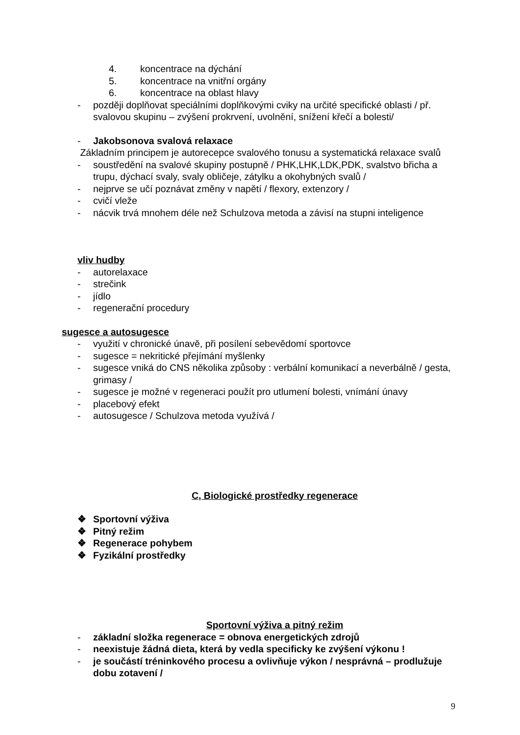4. koncentrace na dýchání
5. koncentrace na vnitřní orgány
6. koncentrace na oblast hlavy
- později doplňovat speciálními doplňkovými cviky na určité specifické oblasti / př. svalovou skupinu – zvýšení prokrvení, uvolnění, snížení křečí a bolesti/
- Jakobsonova svalová relaxace
Základním principem je autorecepce svalového tonusu a systematická relaxace svalů
- soustředění na svalové skupiny postupně / PHK,LHK,LDK,PDK, svalstvo břicha a trupu, dýchací svaly, svaly obličeje, zátylku a okohybných svalů /
- nejprve se učí poznávat změny v napětí / flexory, extenzory /
- cvičí vleže
- nácvik trvá mnohem déle než Schulzova metoda a závisí na stupni inteligence
vliv hudby
- autorelaxace
- strečink
- jídlo
- regenerační procedury
sugesce a autosugesce
- využití v chronické únavě, při posílení sebevědomí sportovce
- sugesce = nekritické přejímání myšlenky
- sugesce vniká do CNS několika způsoby : verbální komunikací a neverbálně / gesta, grimasy /
- sugesce je možné v regeneraci použít pro utlumení bolesti, vnímání únavy
- placebový efekt
- autosugesce / Schulzova metoda využívá /
C, Biologické prostředky regenerace
❖ Sportovní výživa
❖ Pitný režim
❖ Regenerace pohybem
❖ Fyzikální prostředky
Sportovní výživa a pitný režim
- základní složka regenerace = obnova energetických zdrojů
- neexistuje žádná dieta, která by vedla specificky ke zvýšení výkonu !
- je součástí tréninkového procesu a ovlivňuje výkon / nesprávná – prodlužuje dobu zotavení /
9